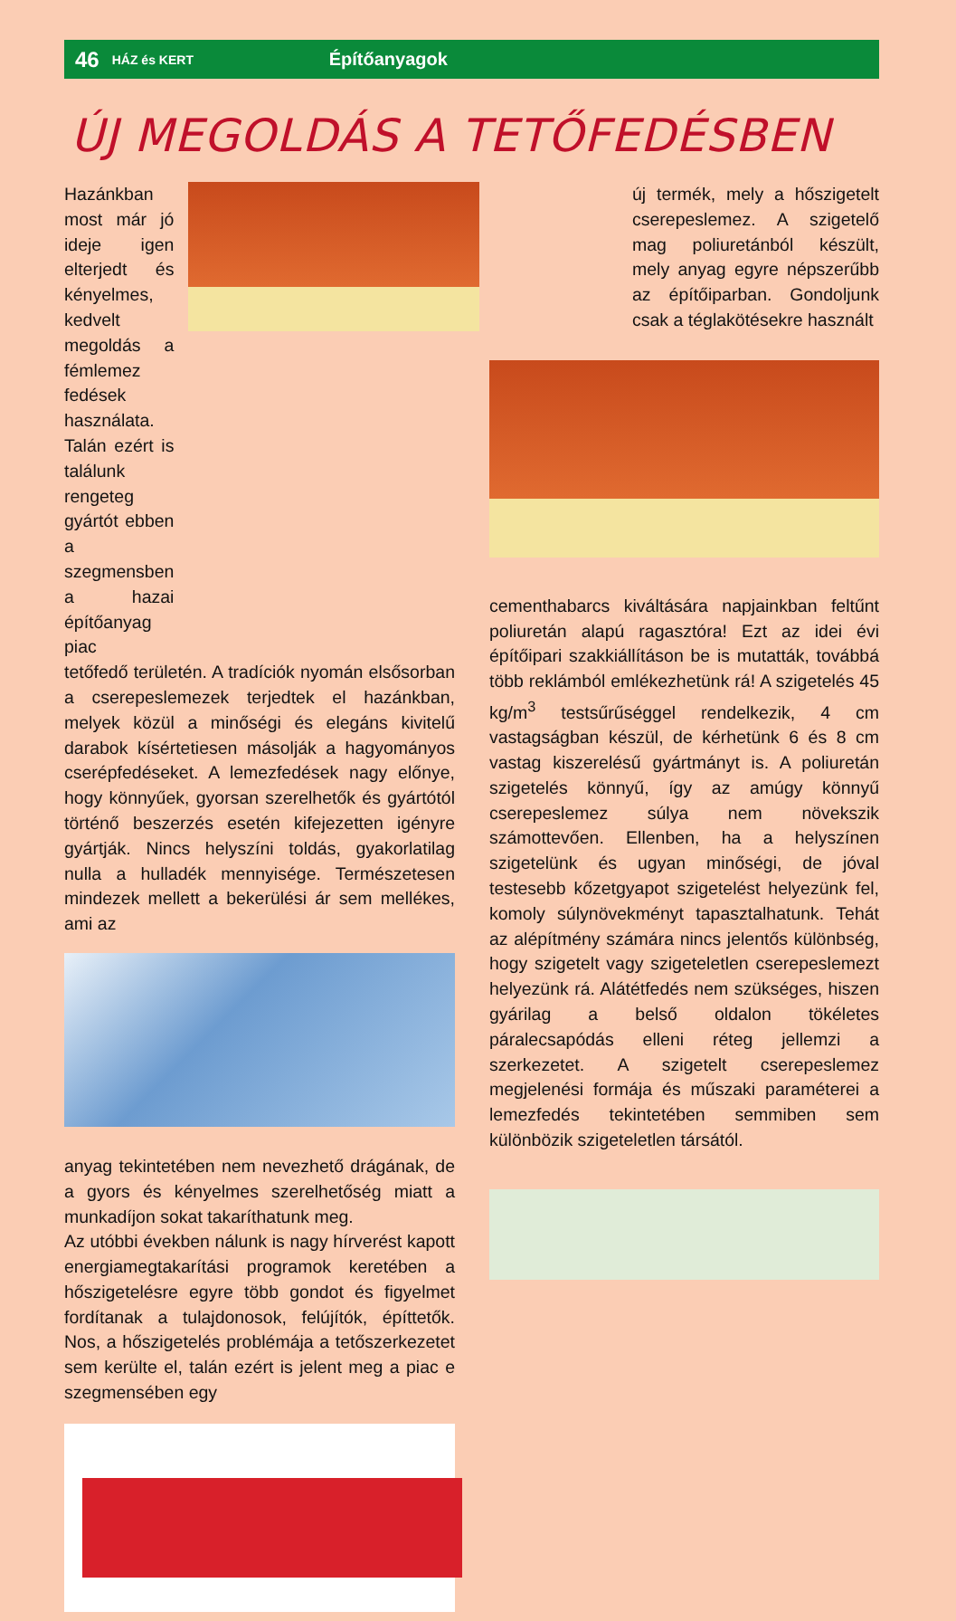46 HÁZ és KERT Építőanyagok
ÚJ MEGOLDÁS A TETŐFEDÉSBEN
Hazánkban most már jó ideje igen elterjedt és kényelmes, kedvelt megoldás a fémlemez fedések használata. Talán ezért is találunk rengeteg gyártót ebben a szegmensben a hazai építőanyag piac
tetőfedő területén. A tradíciók nyomán elsősorban a cserepeslemezek terjedtek el hazánkban, melyek közül a minőségi és elegáns kivitelű darabok kísértetiesen másolják a hagyományos cserépfedéseket. A lemezfedések nagy előnye, hogy könnyűek, gyorsan szerelhetők és gyártótól történő beszerzés esetén kifejezetten igényre gyártják. Nincs helyszíni toldás, gyakorlatilag nulla a hulladék mennyisége. Természetesen mindezek mellett a bekerülési ár sem mellékes, ami az
anyag tekintetében nem nevezhető drágának, de a gyors és kényelmes szerelhetőség miatt a munkadíjon sokat takaríthatunk meg.
Az utóbbi években nálunk is nagy hírverést kapott energiamegtakarítási programok keretében a hőszigetelésre egyre több gondot és figyelmet fordítanak a tulajdonosok, felújítók, építtetők. Nos, a hőszigetelés problémája a tetőszerkezetet sem kerülte el, talán ezért is jelent meg a piac e szegmensében egy
új termék, mely a hőszigetelt cserepeslemez. A szigetelő mag poliuretánból készült, mely anyag egyre népszerűbb az építőiparban. Gondoljunk csak a téglakötésekre használt
cementhabarcs kiváltására napjainkban feltűnt poliuretán alapú ragasztóra! Ezt az idei évi építőipari szakkiállításon be is mutatták, továbbá több reklámból emlékezhetünk rá! A szigetelés 45 kg/m<sup>3</sup> testsűrűséggel rendelkezik, 4 cm vastagságban készül, de kérhetünk 6 és 8 cm vastag kiszerelésű gyártmányt is. A poliuretán szigetelés könnyű, így az amúgy könnyű cserepeslemez súlya nem növekszik számottevően. Ellenben, ha a helyszínen szigetelünk és ugyan minőségi, de jóval testesebb kőzetgyapot szigetelést helyezünk fel, komoly súlynövekményt tapasztalhatunk. Tehát az alépítmény számára nincs jelentős különbség, hogy szigetelt vagy szigeteletlen cserepeslemezt helyezünk rá. Alátétfedés nem szükséges, hiszen gyárilag a belső oldalon tökéletes páralecsapódás elleni réteg jellemzi a szerkezetet. A szigetelt cserepeslemez megjelenési formája és műszaki paraméterei a lemezfedés tekintetében semmiben sem különbözik szigeteletlen társától.